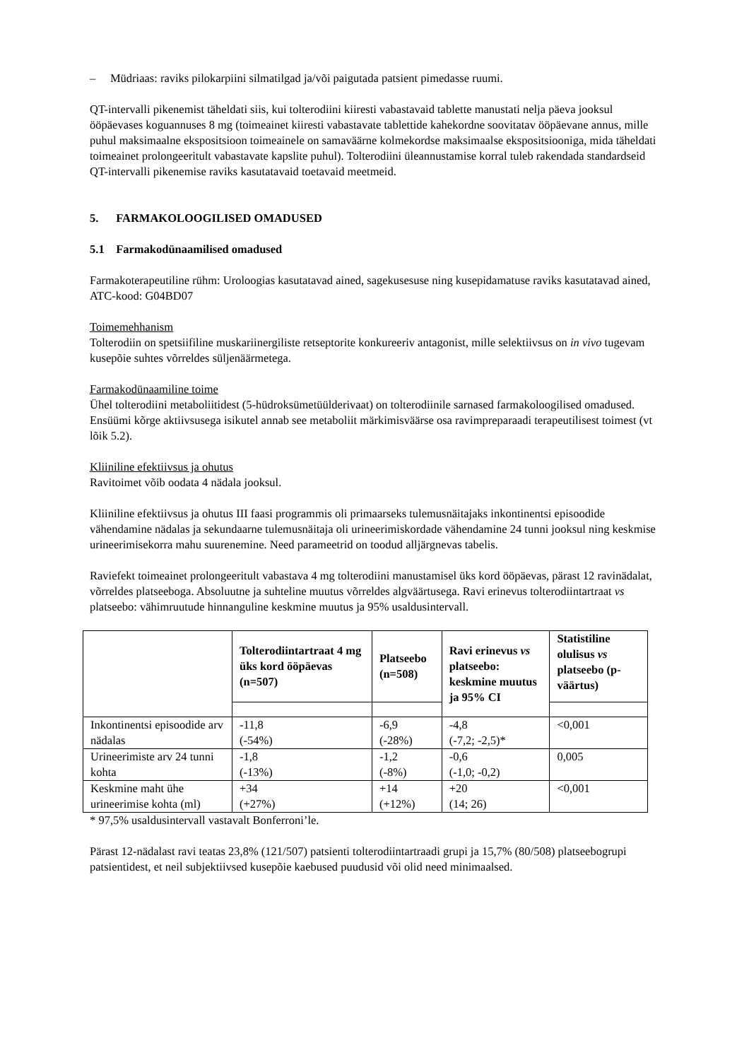– Müdriaas: raviks pilokarpiini silmatilgad ja/või paigutada patsient pimedasse ruumi.
QT-intervalli pikenemist täheldati siis, kui tolterodiini kiiresti vabastavaid tablette manustati nelja päeva jooksul ööpäevases koguannuses 8 mg (toimeainet kiiresti vabastavate tablettide kahekordne soovitatav ööpäevane annus, mille puhul maksimaalne ekspositsioon toimeainele on samaväärne kolmekordse maksimaalse ekspositsiooniga, mida täheldati toimeainet prolongeeritult vabastavate kapslite puhul). Tolterodiini üleannustamise korral tuleb rakendada standardseid QT-intervalli pikenemise raviks kasutatavaid toetavaid meetmeid.
5. FARMAKOLOOGILISED OMADUSED
5.1 Farmakodünaamilised omadused
Farmakoterapeutiline rühm: Uroloogias kasutatavad ained, sagekusesuse ning kusepidamatuse raviks kasutatavad ained, ATC-kood: G04BD07
Toimemehhanism
Tolterodiin on spetsiifiline muskariinergiliste retseptorite konkureeriv antagonist, mille selektiivsus on in vivo tugevam kusepõie suhtes võrreldes süljenäärmetega.
Farmakodünaamiline toime
Ühel tolterodiini metaboliitidest (5-hüdroksümetüülderivaat) on tolterodiinile sarnased farmakoloogilised omadused. Ensüümi kõrge aktiivsusega isikutel annab see metaboliit märkimisväärse osa ravimpreparaadi terapeutilisest toimest (vt lõik 5.2).
Kliiniline efektiivsus ja ohutus
Ravitoimet võib oodata 4 nädala jooksul.
Kliiniline efektiivsus ja ohutus III faasi programmis oli primaarseks tulemusnäitajaks inkontinentsi episoodide vähendamine nädalas ja sekundaarne tulemusnäitaja oli urineerimiskordade vähendamine 24 tunni jooksul ning keskmise urineerimisekorra mahu suurenemine. Need parameetrid on toodud alljärgnevas tabelis.
Raviefekt toimeainet prolongeeritult vabastava 4 mg tolterodiini manustamisel üks kord ööpäevas, pärast 12 ravinädalat, võrreldes platseeboga. Absoluutne ja suhteline muutus võrreldes algväärtusega. Ravi erinevus tolterodiintartraat vs platseebo: vähimruutude hinnanguline keskmine muutus ja 95% usaldusintervall.
| | Tolterodiintartraat 4 mg üks kord ööpäevas (n=507) | Platseebo (n=508) | Ravi erinevus vs platseebo: keskmine muutus ja 95% CI | Statistiline olulisus vs platseebo (p-väärtus) |
| --- | --- | --- | --- | --- |
| Inkontinentsi episoodide arv nädalas | -11,8 (-54%) | -6,9 (-28%) | -4,8 (-7,2; -2,5)* | <0,001 |
| Urineerimiste arv 24 tunni kohta | -1,8 (-13%) | -1,2 (-8%) | -0,6 (-1,0; -0,2) | 0,005 |
| Keskmine maht ühe urineerimise kohta (ml) | +34 (+27%) | +14 (+12%) | +20 (14; 26) | <0,001 |
* 97,5% usaldusintervall vastavalt Bonferroni’le.
Pärast 12-nädalast ravi teatas 23,8% (121/507) patsienti tolterodiintartraadi grupi ja 15,7% (80/508) platseebogrupi patsientidest, et neil subjektiivsed kusepõie kaebused puudusid või olid need minimaalsed.